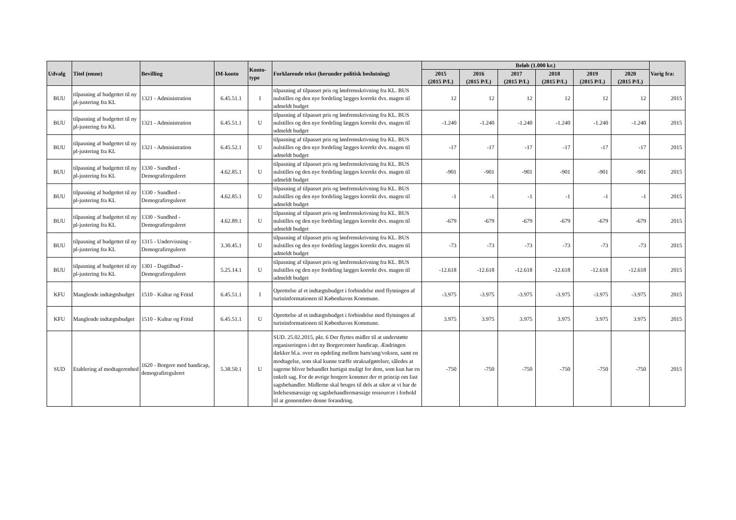| Udvalg | Titel (emne) | Bevilling | IM-konto | Konto- type | Forklarende tekst (herunder politisk beslutning) | Beløb (1.000 kr.) | | | | | | Varig fra: |
| --- | --- | --- | --- | --- | --- | --- | --- | --- | --- | --- | --- | --- |
| | | | | | | 2015 (2015 P/L) | 2016 (2015 P/L) | 2017 (2015 P/L) | 2018 (2015 P/L) | 2019 (2015 P/L) | 2020 (2015 P/L) | |
| BUU | tilpasning af budgettet til ny pl-justering fra KL | 1321 - Administration | 6.45.51.1 | I | tilpasning af tilpasset pris og lønfremskrivning fra KL. BUS nulstilles og den nye fordeling lægges korrekt dvs. magen til udmeldt budget | 12 | 12 | 12 | 12 | 12 | 12 | 2015 |
| BUU | tilpasning af budgettet til ny pl-justering fra KL | 1321 - Administration | 6.45.51.1 | U | tilpasning af tilpasset pris og lønfremskrivning fra KL. BUS nulstilles og den nye fordeling lægges korrekt dvs. magen til udmeldt budget | -1.240 | -1.240 | -1.240 | -1.240 | -1.240 | -1.240 | 2015 |
| BUU | tilpasning af budgettet til ny pl-justering fra KL | 1321 - Administration | 6.45.52.1 | U | tilpasning af tilpasset pris og lønfremskrivning fra KL. BUS nulstilles og den nye fordeling lægges korrekt dvs. magen til udmeldt budget | -17 | -17 | -17 | -17 | -17 | -17 | 2015 |
| BUU | tilpasning af budgettet til ny pl-justering fra KL | 1330 - Sundhed - Demografireguleret | 4.62.85.1 | U | tilpasning af tilpasset pris og lønfremskrivning fra KL. BUS nulstilles og den nye fordeling lægges korrekt dvs. magen til udmeldt budget | -901 | -901 | -901 | -901 | -901 | -901 | 2015 |
| BUU | tilpasning af budgettet til ny pl-justering fra KL | 1330 - Sundhed - Demografireguleret | 4.62.85.1 | U | tilpasning af tilpasset pris og lønfremskrivning fra KL. BUS nulstilles og den nye fordeling lægges korrekt dvs. magen til udmeldt budget | -1 | -1 | -1 | -1 | -1 | -1 | 2015 |
| BUU | tilpasning af budgettet til ny pl-justering fra KL | 1330 - Sundhed - Demografireguleret | 4.62.89.1 | U | tilpasning af tilpasset pris og lønfremskrivning fra KL. BUS nulstilles og den nye fordeling lægges korrekt dvs. magen til udmeldt budget | -679 | -679 | -679 | -679 | -679 | -679 | 2015 |
| BUU | tilpasning af budgettet til ny pl-justering fra KL | 1315 - Undervisning - Demografireguleret | 3.30.45.1 | U | tilpasning af tilpasset pris og lønfremskrivning fra KL. BUS nulstilles og den nye fordeling lægges korrekt dvs. magen til udmeldt budget | -73 | -73 | -73 | -73 | -73 | -73 | 2015 |
| BUU | tilpasning af budgettet til ny pl-justering fra KL | 1301 - Dagtilbud - Demografireguleret | 5.25.14.1 | U | tilpasning af tilpasset pris og lønfremskrivning fra KL. BUS nulstilles og den nye fordeling lægges korrekt dvs. magen til udmeldt budget | -12.618 | -12.618 | -12.618 | -12.618 | -12.618 | -12.618 | 2015 |
| KFU | Manglende indtægtsbudget | 1510 - Kultur og Fritid | 6.45.51.1 | I | Oprettelse af et indtægtsbudget i forbindelse med flytningen af turistinformationen til Københavns Kommune. | -3.975 | -3.975 | -3.975 | -3.975 | -3.975 | -3.975 | 2015 |
| KFU | Manglende indtægtsbudget | 1510 - Kultur og Fritid | 6.45.51.1 | U | Oprettelse af et indtægtsbudget i forbindelse med flytningen af turistinformationen til Københavns Kommune. | 3.975 | 3.975 | 3.975 | 3.975 | 3.975 | 3.975 | 2015 |
| SUD | Etablering af modtagerenhed | 1620 - Borgere med handicap, demografireguleret | 5.38.50.1 | U | SUD. 25.02.2015, pkt. 6 Der flyttes midler til at understøtte organiseringen i det ny Borgercenter handicap. Ændringen dækker bl.a. over en opdeling mellem barn/ung/voksen, samt en modtagelse, som skal kunne træffe straksafgørelser, således at sagerne bliver behandlet hurtigst muligt for dem, som kun har en enkelt sag. For de øvrige borgere kommer der et princip om fast sagsbehandler. Midlerne skal bruges til dels at sikre at vi har de ledelsesmæssige og sagsbehandlermæssige ressourcer i forhold til at gennemføre denne forandring. | -750 | -750 | -750 | -750 | -750 | -750 | 2015 |